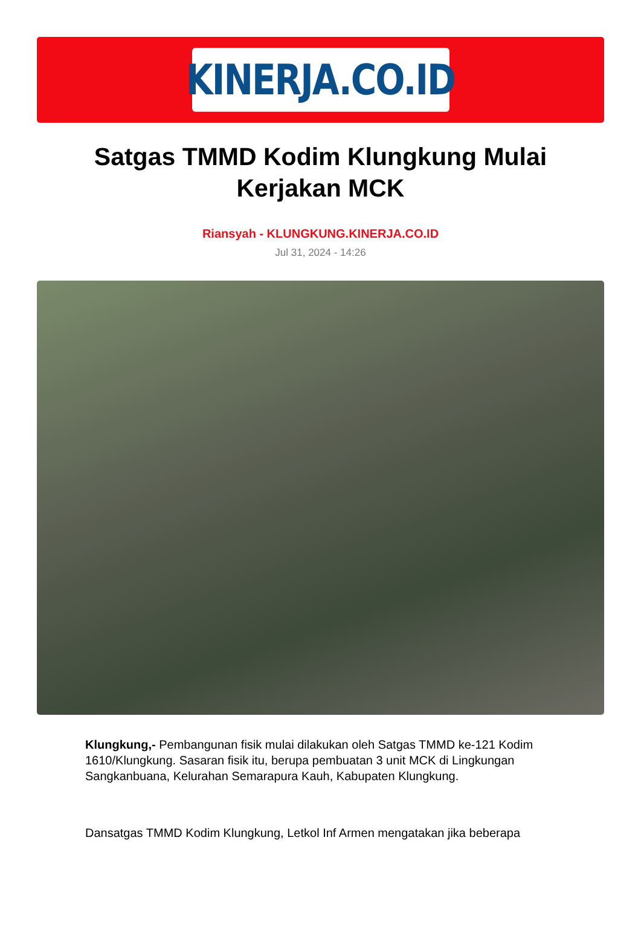KINERJA.CO.ID
Satgas TMMD Kodim Klungkung Mulai Kerjakan MCK
Riansyah - KLUNGKUNG.KINERJA.CO.ID
Jul 31, 2024 - 14:26
Klungkung,- Pembangunan fisik mulai dilakukan oleh Satgas TMMD ke-121 Kodim 1610/Klungkung. Sasaran fisik itu, berupa pembuatan 3 unit MCK di Lingkungan Sangkanbuana, Kelurahan Semarapura Kauh, Kabupaten Klungkung.
Dansatgas TMMD Kodim Klungkung, Letkol Inf Armen mengatakan jika beberapa